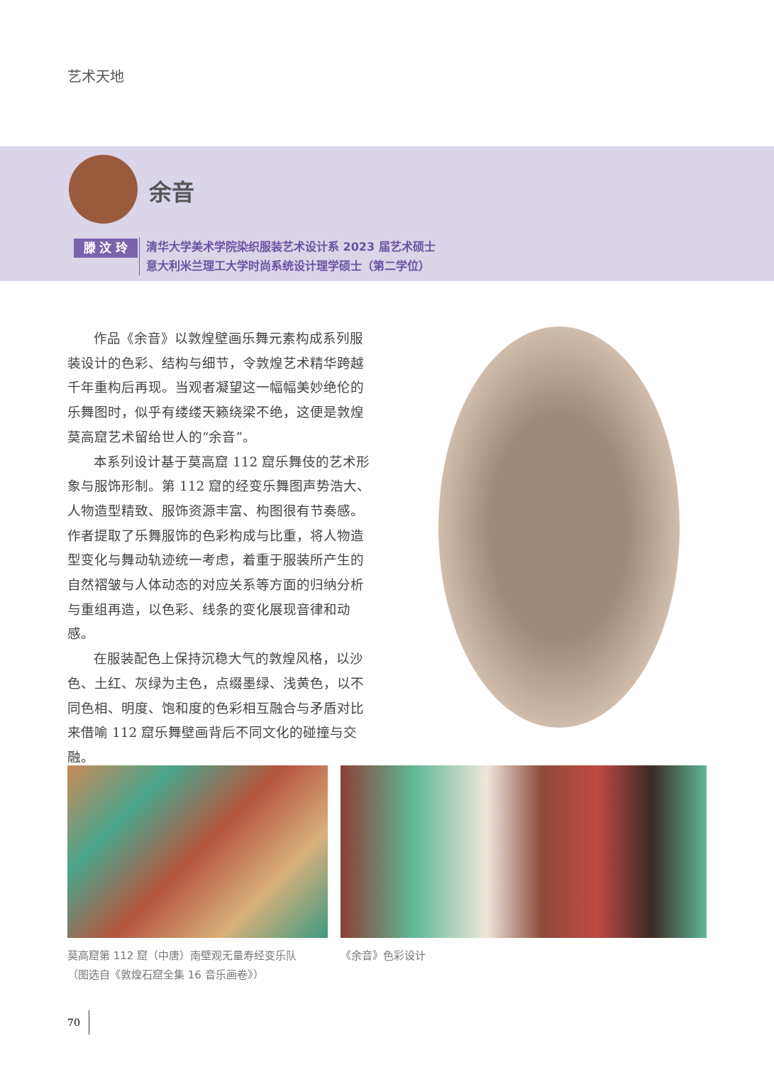艺术天地
余音
滕 汶 玲
清华大学美术学院染织服装艺术设计系 2023 届艺术硕士
意大利米兰理工大学时尚系统设计理学硕士（第二学位）
作品《余音》以敦煌壁画乐舞元素构成系列服装设计的色彩、结构与细节，令敦煌艺术精华跨越千年重构后再现。当观者凝望这一幅幅美妙绝伦的乐舞图时，似乎有缕缕天籁绕梁不绝，这便是敦煌莫高窟艺术留给世人的“余音”。
本系列设计基于莫高窟 112 窟乐舞伎的艺术形象与服饰形制。第 112 窟的经变乐舞图声势浩大、人物造型精致、服饰资源丰富、构图很有节奏感。作者提取了乐舞服饰的色彩构成与比重，将人物造型变化与舞动轨迹统一考虑，着重于服装所产生的自然褶皱与人体动态的对应关系等方面的归纳分析与重组再造，以色彩、线条的变化展现音律和动感。
在服装配色上保持沉稳大气的敦煌风格，以沙色、土红、灰绿为主色，点缀墨绿、浅黄色，以不同色相、明度、饱和度的色彩相互融合与矛盾对比来借喻 112 窟乐舞壁画背后不同文化的碰撞与交融。
莫高窟第 112 窟（中唐）南壁观无量寿经变乐队
（图选自《敦煌石窟全集 16 音乐画卷》）
《余音》色彩设计
70